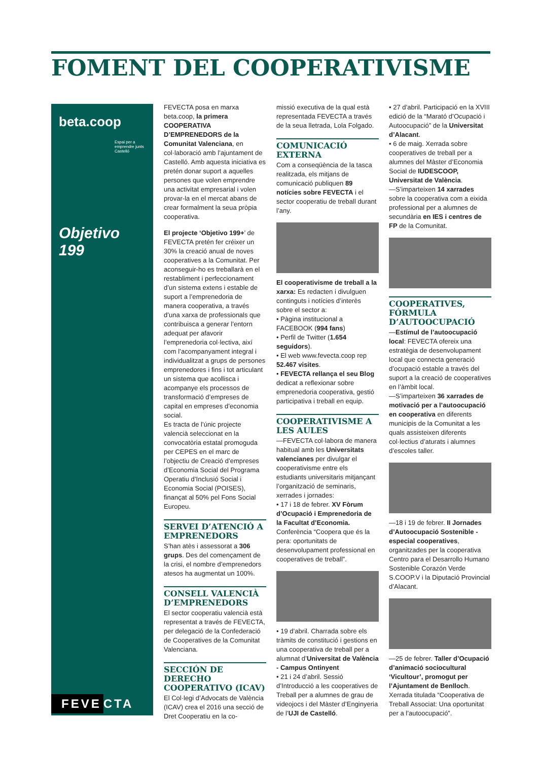FOMENT DEL COOPERATIVISME
beta.coop
Espai per a emprendre junts Castelló
Objetivo 199
FEVE CTA
FEVECTA posa en marxa beta.coop, la primera COOPERATIVA D’EMPRENEDORS de la Comunitat Valenciana, en col·laboració amb l’ajuntament de Castelló. Amb aquesta iniciativa es pretén donar suport a aquelles persones que volen emprendre una activitat empresarial i volen provar-la en el mercat abans de crear formalment la seua pròpia cooperativa.
El projecte ‘Objetivo 199+’ de FEVECTA pretén fer créixer un 30% la creació anual de noves cooperatives a la Comunitat. Per aconseguir-ho es treballarà en el restabliment i perfeccionament d’un sistema extens i estable de suport a l’emprenedoria de manera cooperativa, a través d’una xarxa de professionals que contribuisca a generar l’entorn adequat per afavorir l’emprenedoria col·lectiva, així com l’acompanyament integral i individualitzat a grups de persones emprenedores i fins i tot articulant un sistema que acollisca i acompanye els processos de transformació d’empreses de capital en empreses d’economia social.
Es tracta de l’únic projecte valencià seleccionat en la convocatòria estatal promoguda per CEPES en el marc de l’objectiu de Creació d’empreses d’Economia Social del Programa Operatiu d’Inclusió Social i Economia Social (POISES), finançat al 50% pel Fons Social Europeu.
SERVEI D’ATENCIÓ A EMPRENEDORS
S’han atès i assessorat a 306 grups. Des del començament de la crisi, el nombre d’emprenedors atesos ha augmentat un 100%.
CONSELL VALENCIÀ D’EMPRENEDORS
El sector cooperatiu valencià està representat a través de FEVECTA, per delegació de la Confederació de Cooperatives de la Comunitat Valenciana.
SECCIÓN DE DERECHO COOPERATIVO (ICAV)
El Col·legi d’Advocats de València (ICAV) crea el 2016 una secció de Dret Cooperatiu en la co-
missió executiva de la qual està representada FEVECTA a través de la seua lletrada, Lola Folgado.
COMUNICACIÓ EXTERNA
Com a conseqüència de la tasca realitzada, els mitjans de comunicació publiquen 89 notícies sobre FEVECTA i el sector cooperatiu de treball durant l’any.
El cooperativisme de treball a la xarxa: Es redacten i divulguen continguts i notícies d’interès sobre el sector a:
• Pàgina institucional a FACEBOOK (994 fans)
• Perfil de Twitter (1.654 seguidors).
• El web www.fevecta.coop rep 52.467 visites.
• FEVECTA rellança el seu Blog dedicat a reflexionar sobre emprenedoria cooperativa, gestió participativa i treball en equip.
COOPERATIVISME A LES AULES
—FEVECTA col·labora de manera habitual amb les Universitats valencianes per divulgar el cooperativisme entre els estudiants universitaris mitjançant l’organització de seminaris, xerrades i jornades:
• 17 i 18 de febrer. XV Fòrum d’Ocupació i Emprenedoria de la Facultat d’Economia. Conferència “Coopera que és la pera: oportunitats de desenvolupament professional en cooperatives de treball”.
• 19 d’abril. Charrada sobre els tràmits de constitució i gestions en una cooperativa de treball per a alumnat d’Universitat de València - Campus Ontinyent
• 21 i 24 d’abril. Sessió d’Introducció a les cooperatives de Treball per a alumnes de grau de videojocs i del Màster d’Enginyeria de l’UJI de Castelló.
• 27 d’abril. Participació en la XVIII edició de la “Marató d’Ocupació i Autoocupació” de la Universitat d’Alacant.
• 6 de maig. Xerrada sobre cooperatives de treball per a alumnes del Màster d’Economia Social de IUDESCOOP, Universitat de València.
—S’imparteixen 14 xarrades sobre la cooperativa com a eixida professional per a alumnes de secundària en IES i centres de FP de la Comunitat.
COOPERATIVES, FÓRMULA D’AUTOOCUPACIÓ
—Estímul de l’autoocupació local: FEVECTA ofereix una estratègia de desenvolupament local que connecta generació d’ocupació estable a través del suport a la creació de cooperatives en l’àmbit local.
—S’imparteixen 36 xarrades de motivació per a l’autoocupació en cooperativa en diferents municipis de la Comunitat a les quals assisteixen diferents col·lectius d’aturats i alumnes d’escoles taller.
—18 i 19 de febrer. II Jornades d’Autoocupació Sostenible - especial cooperatives, organitzades per la cooperativa Centro para el Desarrollo Humano Sostenible Corazón Verde S.COOP.V i la Diputació Provincial d’Alacant.
—25 de febrer. Taller d’Ocupació d’animació sociocultural ‘Vicultour’, promogut per l’Ajuntament de Benlloch. Xerrada titulada “Cooperativa de Treball Associat: Una oportunitat per a l’autoocupació”.